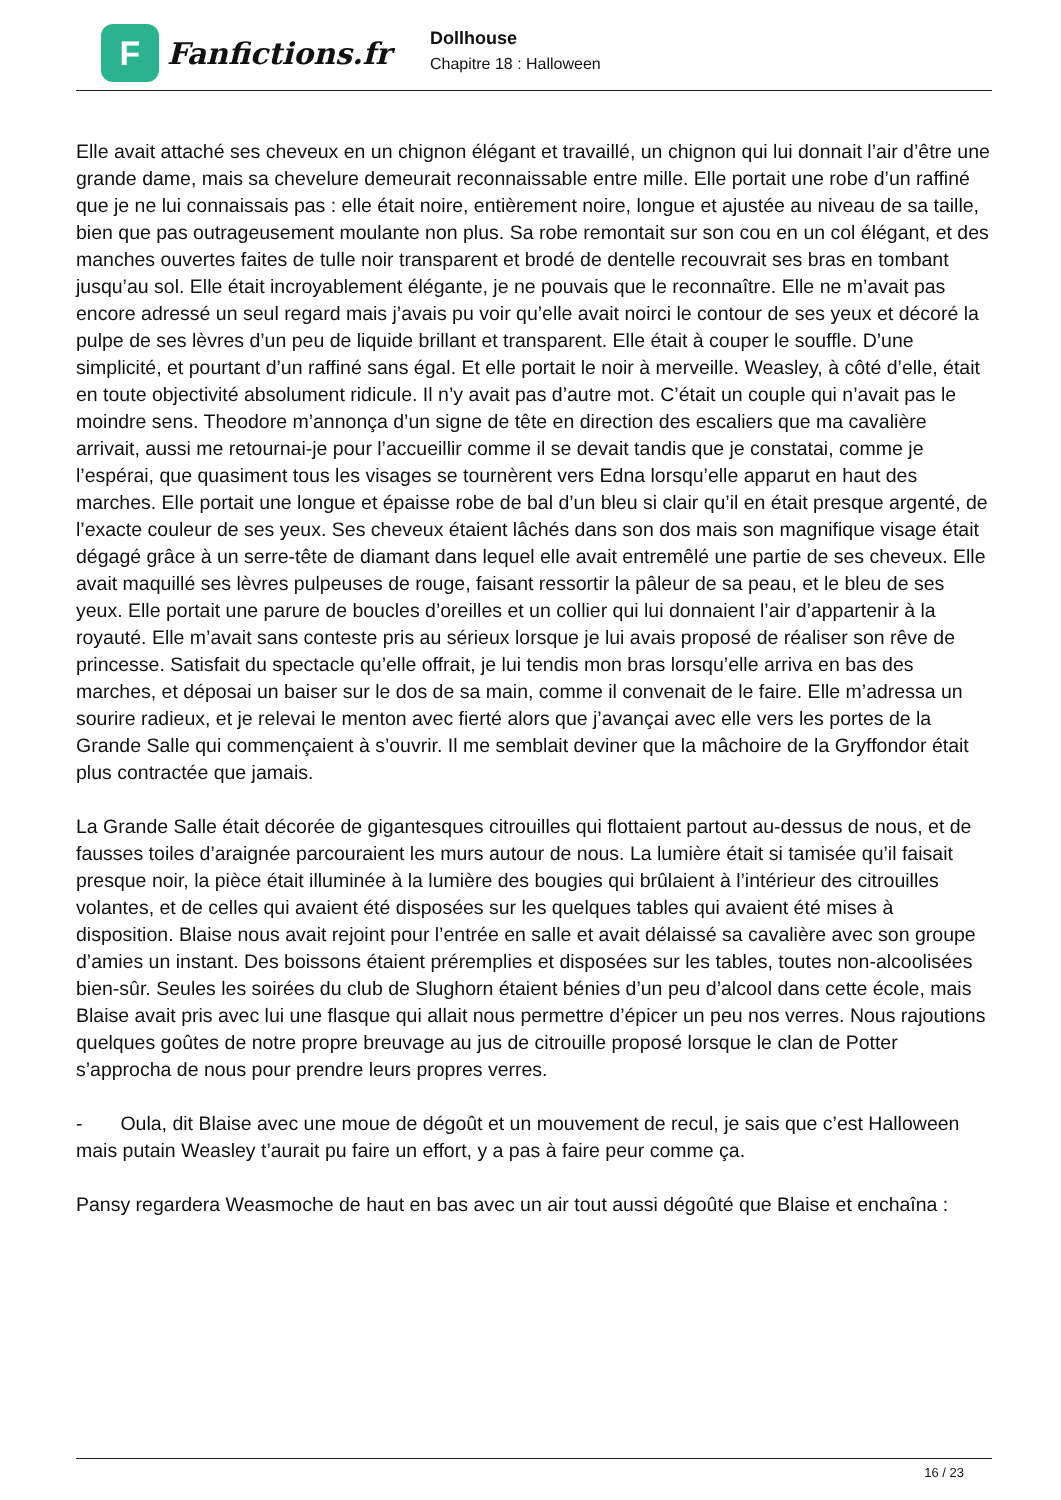F
Fanfictions.fr
Dollhouse
Chapitre 18 : Halloween
Elle avait attaché ses cheveux en un chignon élégant et travaillé, un chignon qui lui donnait l’air d’être une grande dame, mais sa chevelure demeurait reconnaissable entre mille. Elle portait une robe d’un raffiné que je ne lui connaissais pas : elle était noire, entièrement noire, longue et ajustée au niveau de sa taille, bien que pas outrageusement moulante non plus. Sa robe remontait sur son cou en un col élégant, et des manches ouvertes faites de tulle noir transparent et brodé de dentelle recouvrait ses bras en tombant jusqu’au sol. Elle était incroyablement élégante, je ne pouvais que le reconnaître. Elle ne m’avait pas encore adressé un seul regard mais j’avais pu voir qu’elle avait noirci le contour de ses yeux et décoré la pulpe de ses lèvres d’un peu de liquide brillant et transparent. Elle était à couper le souffle. D’une simplicité, et pourtant d’un raffiné sans égal. Et elle portait le noir à merveille. Weasley, à côté d’elle, était en toute objectivité absolument ridicule. Il n’y avait pas d’autre mot. C’était un couple qui n’avait pas le moindre sens. Theodore m’annonça d’un signe de tête en direction des escaliers que ma cavalière arrivait, aussi me retournai-je pour l’accueillir comme il se devait tandis que je constatai, comme je l’espérai, que quasiment tous les visages se tournèrent vers Edna lorsqu’elle apparut en haut des marches. Elle portait une longue et épaisse robe de bal d’un bleu si clair qu’il en était presque argenté, de l’exacte couleur de ses yeux. Ses cheveux étaient lâchés dans son dos mais son magnifique visage était dégagé grâce à un serre-tête de diamant dans lequel elle avait entremêlé une partie de ses cheveux. Elle avait maquillé ses lèvres pulpeuses de rouge, faisant ressortir la pâleur de sa peau, et le bleu de ses yeux. Elle portait une parure de boucles d’oreilles et un collier qui lui donnaient l’air d’appartenir à la royauté. Elle m’avait sans conteste pris au sérieux lorsque je lui avais proposé de réaliser son rêve de princesse. Satisfait du spectacle qu’elle offrait, je lui tendis mon bras lorsqu’elle arriva en bas des marches, et déposai un baiser sur le dos de sa main, comme il convenait de le faire. Elle m’adressa un sourire radieux, et je relevai le menton avec fierté alors que j’avançai avec elle vers les portes de la Grande Salle qui commençaient à s’ouvrir. Il me semblait deviner que la mâchoire de la Gryffondor était plus contractée que jamais.
La Grande Salle était décorée de gigantesques citrouilles qui flottaient partout au-dessus de nous, et de fausses toiles d’araignée parcouraient les murs autour de nous. La lumière était si tamisée qu’il faisait presque noir, la pièce était illuminée à la lumière des bougies qui brûlaient à l’intérieur des citrouilles volantes, et de celles qui avaient été disposées sur les quelques tables qui avaient été mises à disposition. Blaise nous avait rejoint pour l’entrée en salle et avait délaissé sa cavalière avec son groupe d’amies un instant. Des boissons étaient préremplies et disposées sur les tables, toutes non-alcoolisées bien-sûr. Seules les soirées du club de Slughorn étaient bénies d’un peu d’alcool dans cette école, mais Blaise avait pris avec lui une flasque qui allait nous permettre d’épicer un peu nos verres. Nous rajoutions quelques goûtes de notre propre breuvage au jus de citrouille proposé lorsque le clan de Potter s’approcha de nous pour prendre leurs propres verres.
- Oula, dit Blaise avec une moue de dégoût et un mouvement de recul, je sais que c’est Halloween mais putain Weasley t’aurait pu faire un effort, y a pas à faire peur comme ça.
Pansy regardera Weasmoche de haut en bas avec un air tout aussi dégoûté que Blaise et enchaîna :
16 / 23